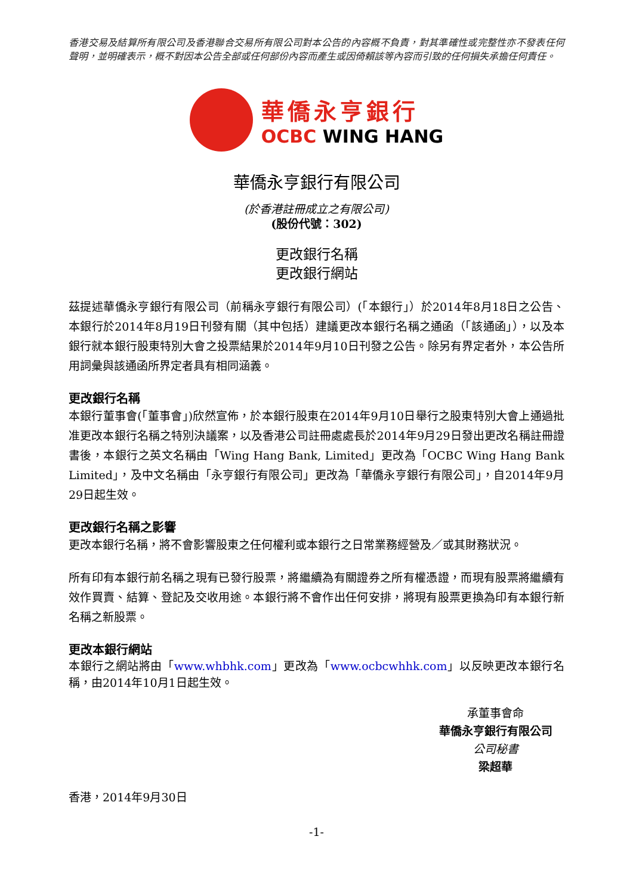香港交易及結算所有限公司及香港聯合交易所有限公司對本公告的內容概不負責，對其準確性或完整性亦不發表任何聲明，並明確表示，概不對因本公告全部或任何部份內容而產生或因倚賴該等內容而引致的任何損失承擔任何責任。
華僑永亨銀行
OCBC WING HANG
華僑永亨銀行有限公司
(於香港註冊成立之有限公司)
(股份代號：302)
更改銀行名稱
更改銀行網站
茲提述華僑永亨銀行有限公司（前稱永亨銀行有限公司）(「本銀行」）於2014年8月18日之公告、本銀行於2014年8月19日刊發有關（其中包括）建議更改本銀行名稱之通函（「該通函」），以及本銀行就本銀行股東特別大會之投票結果於2014年9月10日刊發之公告。除另有界定者外，本公告所用詞彙與該通函所界定者具有相同涵義。
更改銀行名稱
本銀行董事會(「董事會」)欣然宣佈，於本銀行股東在2014年9月10日舉行之股東特別大會上通過批准更改本銀行名稱之特別決議案，以及香港公司註冊處處長於2014年9月29日發出更改名稱註冊證書後，本銀行之英文名稱由「Wing Hang Bank, Limited」更改為「OCBC Wing Hang Bank Limited」，及中文名稱由「永亨銀行有限公司」更改為「華僑永亨銀行有限公司」，自2014年9月29日起生效。
更改銀行名稱之影響
更改本銀行名稱，將不會影響股東之任何權利或本銀行之日常業務經營及／或其財務狀況。
所有印有本銀行前名稱之現有已發行股票，將繼續為有關證券之所有權憑證，而現有股票將繼續有效作買賣、結算、登記及交收用途。本銀行將不會作出任何安排，將現有股票更換為印有本銀行新名稱之新股票。
更改本銀行網站
本銀行之網站將由「www.whbhk.com」更改為「www.ocbcwhhk.com」以反映更改本銀行名稱，由2014年10月1日起生效。
承董事會命
華僑永亨銀行有限公司
公司秘書
梁超華
香港，2014年9月30日
-1-